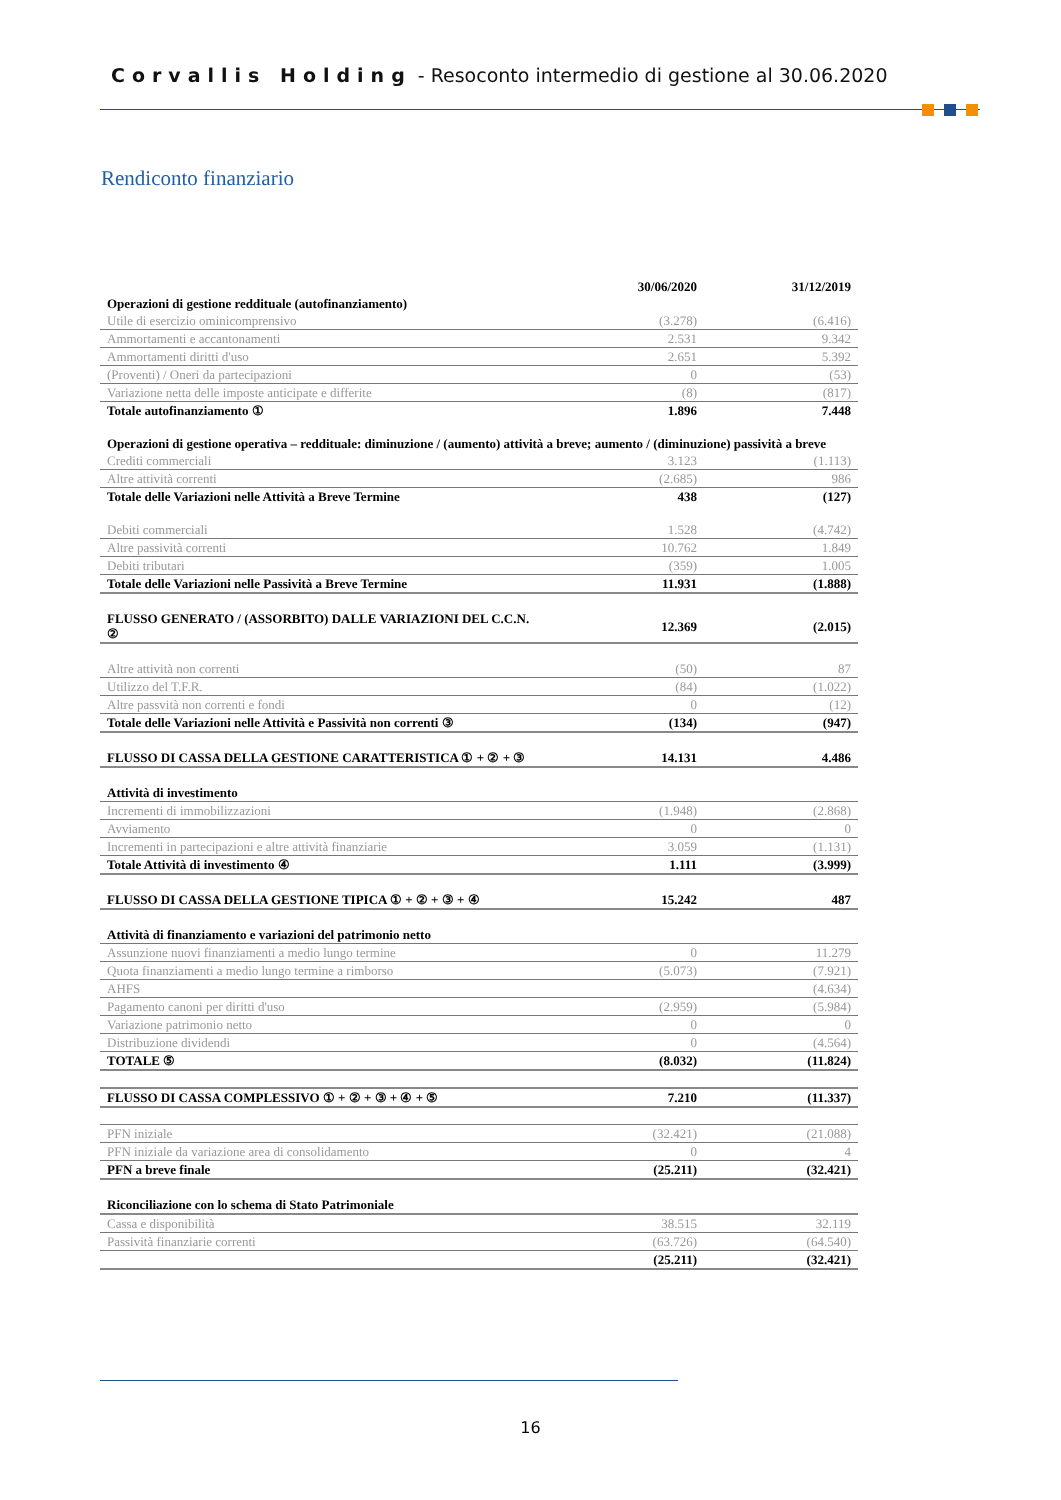Corvallis Holding - Resoconto intermedio di gestione al 30.06.2020
Rendiconto finanziario
| | 30/06/2020 | 31/12/2019 |
| Operazioni di gestione reddituale (autofinanziamento) | | |
| Utile di esercizio ominicomprensivo | (3.278) | (6.416) |
| Ammortamenti e accantonamenti | 2.531 | 9.342 |
| Ammortamenti diritti d'uso | 2.651 | 5.392 |
| (Proventi) / Oneri da partecipazioni | 0 | (53) |
| Variazione netta delle imposte anticipate e differite | (8) | (817) |
| Totale autofinanziamento ① | 1.896 | 7.448 |
| Operazioni di gestione operativa – reddituale: diminuzione / (aumento) attività a breve; aumento / (diminuzione) passività a breve | | |
| Crediti commerciali | 3.123 | (1.113) |
| Altre attività correnti | (2.685) | 986 |
| Totale delle Variazioni nelle Attività a Breve Termine | 438 | (127) |
| Debiti commerciali | 1.528 | (4.742) |
| Altre passività correnti | 10.762 | 1.849 |
| Debiti tributari | (359) | 1.005 |
| Totale delle Variazioni nelle Passività a Breve Termine | 11.931 | (1.888) |
| FLUSSO GENERATO / (ASSORBITO) DALLE VARIAZIONI DEL C.C.N. ② | 12.369 | (2.015) |
| Altre attività non correnti | (50) | 87 |
| Utilizzo del T.F.R. | (84) | (1.022) |
| Altre passvità non correnti e fondi | 0 | (12) |
| Totale delle Variazioni nelle Attività e Passività non correnti ③ | (134) | (947) |
| FLUSSO DI CASSA DELLA GESTIONE CARATTERISTICA ① + ② + ③ | 14.131 | 4.486 |
| Attività di investimento | | |
| Incrementi di immobilizzazioni | (1.948) | (2.868) |
| Avviamento | 0 | 0 |
| Incrementi in partecipazioni e altre attività finanziarie | 3.059 | (1.131) |
| Totale Attività di investimento ④ | 1.111 | (3.999) |
| FLUSSO DI CASSA DELLA GESTIONE TIPICA ① + ② + ③ + ④ | 15.242 | 487 |
| Attività di finanziamento e variazioni del patrimonio netto | | |
| Assunzione nuovi finanziamenti a medio lungo termine | 0 | 11.279 |
| Quota finanziamenti a medio lungo termine a rimborso | (5.073) | (7.921) |
| AHFS | | (4.634) |
| Pagamento canoni per diritti d'uso | (2.959) | (5.984) |
| Variazione patrimonio netto | 0 | 0 |
| Distribuzione dividendi | 0 | (4.564) |
| TOTALE ⑤ | (8.032) | (11.824) |
| FLUSSO DI CASSA COMPLESSIVO ① + ② + ③ + ④ + ⑤ | 7.210 | (11.337) |
| PFN iniziale | (32.421) | (21.088) |
| PFN iniziale da variazione area di consolidamento | 0 | 4 |
| PFN a breve finale | (25.211) | (32.421) |
| Riconciliazione con lo schema di Stato Patrimoniale | | |
| Cassa e disponibilità | 38.515 | 32.119 |
| Passività finanziarie correnti | (63.726) | (64.540) |
| | (25.211) | (32.421) |
16